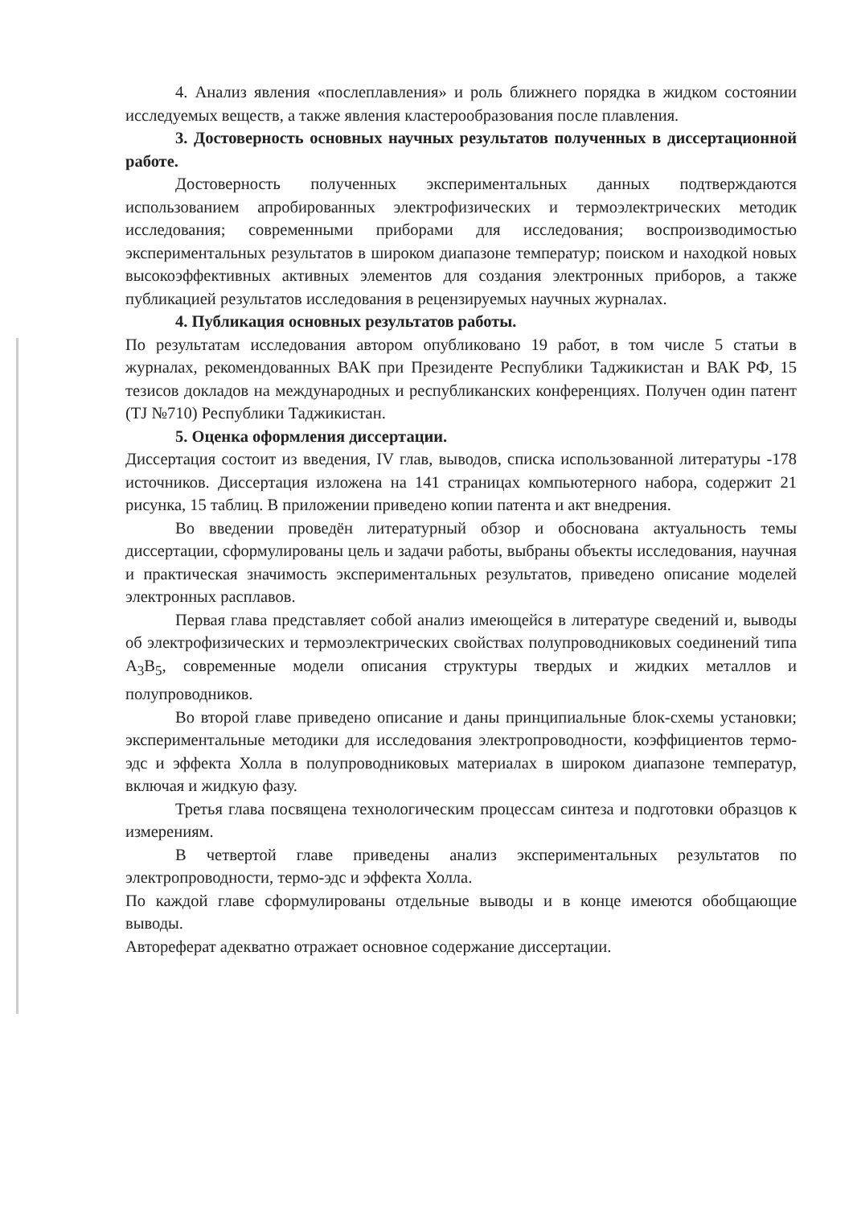4. Анализ явления «послеплавления» и роль ближнего порядка в жидком состоянии исследуемых веществ, а также явления кластерообразования после плавления.
3. Достоверность основных научных результатов полученных в диссертационной работе.
Достоверность полученных экспериментальных данных подтверждаются использованием апробированных электрофизических и термоэлектрических методик исследования; современными приборами для исследования; воспроизводимостью экспериментальных результатов в широком диапазоне температур; поиском и находкой новых высокоэффективных активных элементов для создания электронных приборов, а также публикацией результатов исследования в рецензируемых научных журналах.
4. Публикация основных результатов работы.
По результатам исследования автором опубликовано 19 работ, в том числе 5 статьи в журналах, рекомендованных ВАК при Президенте Республики Таджикистан и ВАК РФ, 15 тезисов докладов на международных и республиканских конференциях. Получен один патент (TJ №710) Республики Таджикистан.
5. Оценка оформления диссертации.
Диссертация состоит из введения, IV глав, выводов, списка использованной литературы -178 источников. Диссертация изложена на 141 страницах компьютерного набора, содержит 21 рисунка, 15 таблиц. В приложении приведено копии патента и акт внедрения.
Во введении проведён литературный обзор и обоснована актуальность темы диссертации, сформулированы цель и задачи работы, выбраны объекты исследования, научная и практическая значимость экспериментальных результатов, приведено описание моделей электронных расплавов.
Первая глава представляет собой анализ имеющейся в литературе сведений и, выводы об электрофизических и термоэлектрических свойствах полупроводниковых соединений типа A<sub>3</sub>B<sub>5</sub>, современные модели описания структуры твердых и жидких металлов и полупроводников.
Во второй главе приведено описание и даны принципиальные блок-схемы установки; экспериментальные методики для исследования электропроводности, коэффициентов термо-эдс и эффекта Холла в полупроводниковых материалах в широком диапазоне температур, включая и жидкую фазу.
Третья глава посвящена технологическим процессам синтеза и подготовки образцов к измерениям.
В четвертой главе приведены анализ экспериментальных результатов по электропроводности, термо-эдс и эффекта Холла.
По каждой главе сформулированы отдельные выводы и в конце имеются обобщающие выводы.
Автореферат адекватно отражает основное содержание диссертации.